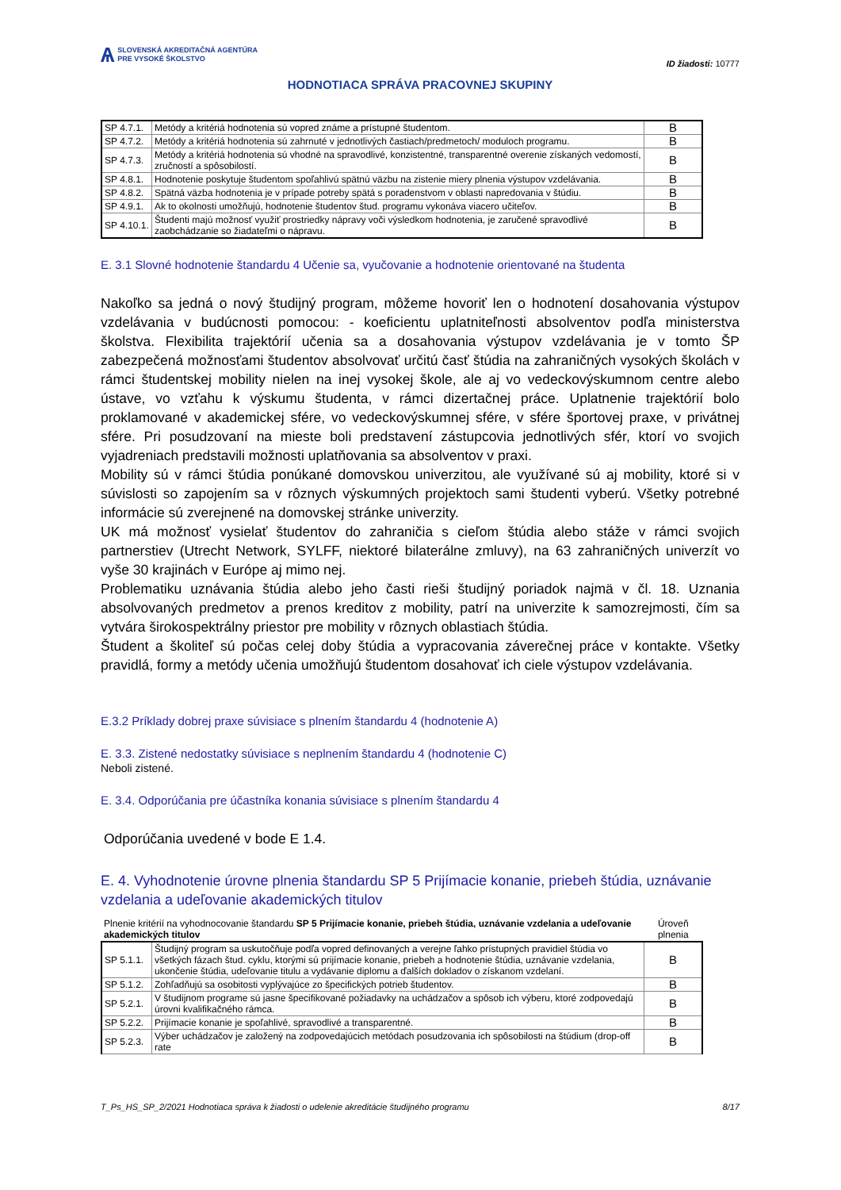Ѧ
SLOVENSKÁ AKREDITAČNÁ AGENTÚRA
PRE VYSOKÉ ŠKOLSTVO
ID žiadosti: 10777
HODNOTIACA SPRÁVA PRACOVNEJ SKUPINY
| SP 4.7.1. | Metódy a kritériá hodnotenia sú vopred známe a prístupné študentom. | B |
| SP 4.7.2. | Metódy a kritériá hodnotenia sú zahrnuté v jednotlivých častiach/predmetoch/ moduloch programu. | B |
| SP 4.7.3. | Metódy a kritériá hodnotenia sú vhodné na spravodlivé, konzistentné, transparentné overenie získaných vedomostí, zručností a spôsobilostí. | B |
| SP 4.8.1. | Hodnotenie poskytuje študentom spoľahlivú spätnú väzbu na zistenie miery plnenia výstupov vzdelávania. | B |
| SP 4.8.2. | Spätná väzba hodnotenia je v prípade potreby spätá s poradenstvom v oblasti napredovania v štúdiu. | B |
| SP 4.9.1. | Ak to okolnosti umožňujú, hodnotenie študentov štud. programu vykonáva viacero učiteľov. | B |
| SP 4.10.1. | Študenti majú možnosť využiť prostriedky nápravy voči výsledkom hodnotenia, je zaručené spravodlivé zaobchádzanie so žiadateľmi o nápravu. | B |
E. 3.1 Slovné hodnotenie štandardu 4 Učenie sa, vyučovanie a hodnotenie orientované na študenta
Nakoľko sa jedná o nový študijný program, môžeme hovoriť len o hodnotení dosahovania výstupov vzdelávania v budúcnosti pomocou: - koeficientu uplatniteľnosti absolventov podľa ministerstva školstva. Flexibilita trajektórií učenia sa a dosahovania výstupov vzdelávania je v tomto ŠP zabezpečená možnosťami študentov absolvovať určitú časť štúdia na zahraničných vysokých školách v rámci študentskej mobility nielen na inej vysokej škole, ale aj vo vedeckovýskumnom centre alebo ústave, vo vzťahu k výskumu študenta, v rámci dizertačnej práce. Uplatnenie trajektórií bolo proklamované v akademickej sfére, vo vedeckovýskumnej sfére, v sfére športovej praxe, v privátnej sfére. Pri posudzovaní na mieste boli predstavení zástupcovia jednotlivých sfér, ktorí vo svojich vyjadreniach predstavili možnosti uplatňovania sa absolventov v praxi.
Mobility sú v rámci štúdia ponúkané domovskou univerzitou, ale využívané sú aj mobility, ktoré si v súvislosti so zapojením sa v rôznych výskumných projektoch sami študenti vyberú. Všetky potrebné informácie sú zverejnené na domovskej stránke univerzity.
UK má možnosť vysielať študentov do zahraničia s cieľom štúdia alebo stáže v rámci svojich partnerstiev (Utrecht Network, SYLFF, niektoré bilaterálne zmluvy), na 63 zahraničných univerzít vo vyše 30 krajinách v Európe aj mimo nej.
Problematiku uznávania štúdia alebo jeho časti rieši študijný poriadok najmä v čl. 18. Uznania absolvovaných predmetov a prenos kreditov z mobility, patrí na univerzite k samozrejmosti, čím sa vytvára širokospektrálny priestor pre mobility v rôznych oblastiach štúdia.
Študent a školiteľ sú počas celej doby štúdia a vypracovania záverečnej práce v kontakte. Všetky pravidlá, formy a metódy učenia umožňujú študentom dosahovať ich ciele výstupov vzdelávania.
E.3.2 Príklady dobrej praxe súvisiace s plnením štandardu 4 (hodnotenie A)
E. 3.3. Zistené nedostatky súvisiace s neplnením štandardu 4 (hodnotenie C)
Neboli zistené.
E. 3.4. Odporúčania pre účastníka konania súvisiace s plnením štandardu 4
Odporúčania uvedené v bode E 1.4.
E. 4. Vyhodnotenie úrovne plnenia štandardu SP 5 Prijímacie konanie, priebeh štúdia, uznávanie vzdelania a udeľovanie akademických titulov
| Plnenie kritérií na vyhodnocovanie štandardu SP 5 Prijímacie konanie, priebeh štúdia, uznávanie vzdelania a udeľovanie akademických titulov | | Úroveň plnenia |
| SP 5.1.1. | Študijný program sa uskutočňuje podľa vopred definovaných a verejne ľahko prístupných pravidiel štúdia vo všetkých fázach štud. cyklu, ktorými sú prijímacie konanie, priebeh a hodnotenie štúdia, uznávanie vzdelania, ukončenie štúdia, udeľovanie titulu a vydávanie diplomu a ďalších dokladov o získanom vzdelaní. | B |
| SP 5.1.2. | Zohľadňujú sa osobitosti vyplývajúce zo špecifických potrieb študentov. | B |
| SP 5.2.1. | V študijnom programe sú jasne špecifikované požiadavky na uchádzačov a spôsob ich výberu, ktoré zodpovedajú úrovni kvalifikačného rámca. | B |
| SP 5.2.2. | Prijímacie konanie je spoľahlivé, spravodlivé a transparentné. | B |
| SP 5.2.3. | Výber uchádzačov je založený na zodpovedajúcich metódach posudzovania ich spôsobilosti na štúdium (drop-off rate | B |
T_Ps_HS_SP_2/2021 Hodnotiaca správa k žiadosti o udelenie akreditácie študijného programu 8/17